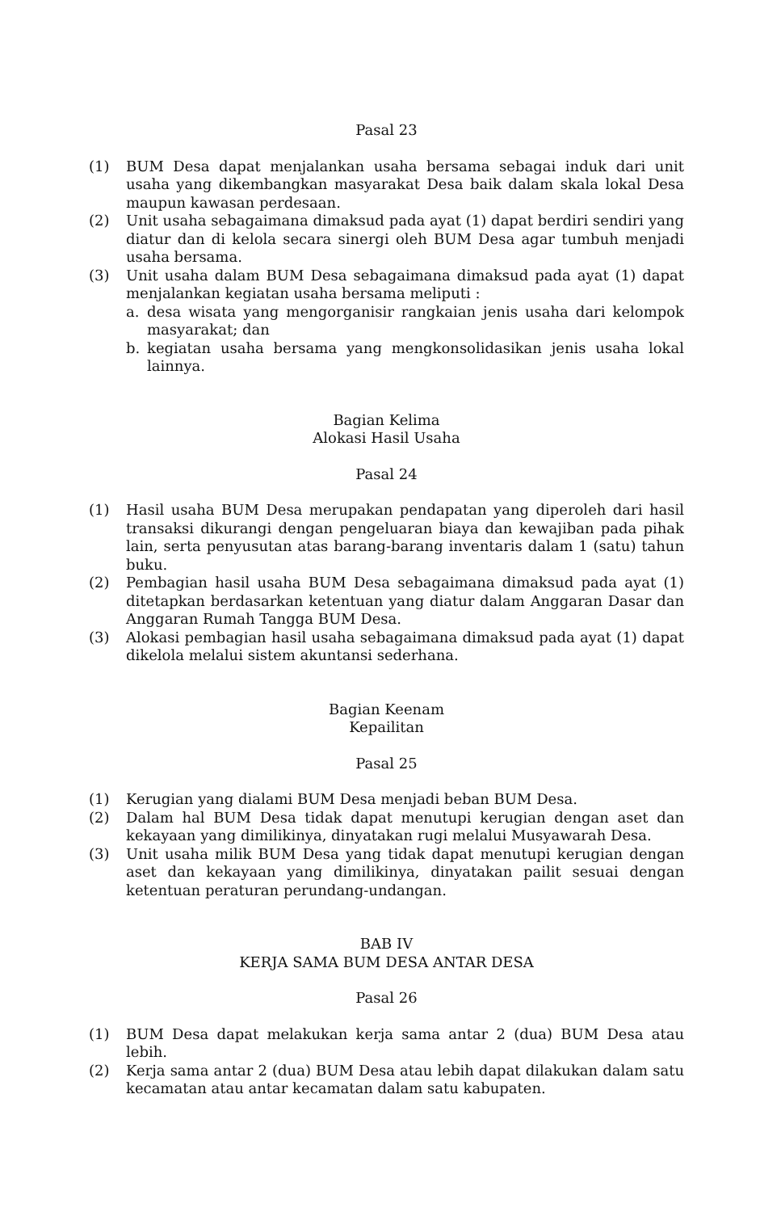Pasal 23
(1) BUM Desa dapat menjalankan usaha bersama sebagai induk dari unit usaha yang dikembangkan masyarakat Desa baik dalam skala lokal Desa maupun kawasan perdesaan.
(2) Unit usaha sebagaimana dimaksud pada ayat (1) dapat berdiri sendiri yang diatur dan di kelola secara sinergi oleh BUM Desa agar tumbuh menjadi usaha bersama.
(3) Unit usaha dalam BUM Desa sebagaimana dimaksud pada ayat (1) dapat menjalankan kegiatan usaha bersama meliputi :
a. desa wisata yang mengorganisir rangkaian jenis usaha dari kelompok masyarakat; dan
b. kegiatan usaha bersama yang mengkonsolidasikan jenis usaha lokal lainnya.
Bagian Kelima
Alokasi Hasil Usaha
Pasal 24
(1) Hasil usaha BUM Desa merupakan pendapatan yang diperoleh dari hasil transaksi dikurangi dengan pengeluaran biaya dan kewajiban pada pihak lain, serta penyusutan atas barang-barang inventaris dalam 1 (satu) tahun buku.
(2) Pembagian hasil usaha BUM Desa sebagaimana dimaksud pada ayat (1) ditetapkan berdasarkan ketentuan yang diatur dalam Anggaran Dasar dan Anggaran Rumah Tangga BUM Desa.
(3) Alokasi pembagian hasil usaha sebagaimana dimaksud pada ayat (1) dapat dikelola melalui sistem akuntansi sederhana.
Bagian Keenam
Kepailitan
Pasal 25
(1) Kerugian yang dialami BUM Desa menjadi beban BUM Desa.
(2) Dalam hal BUM Desa tidak dapat menutupi kerugian dengan aset dan kekayaan yang dimilikinya, dinyatakan rugi melalui Musyawarah Desa.
(3) Unit usaha milik BUM Desa yang tidak dapat menutupi kerugian dengan aset dan kekayaan yang dimilikinya, dinyatakan pailit sesuai dengan ketentuan peraturan perundang-undangan.
BAB IV
KERJA SAMA BUM DESA ANTAR DESA
Pasal 26
(1) BUM Desa dapat melakukan kerja sama antar 2 (dua) BUM Desa atau lebih.
(2) Kerja sama antar 2 (dua) BUM Desa atau lebih dapat dilakukan dalam satu kecamatan atau antar kecamatan dalam satu kabupaten.